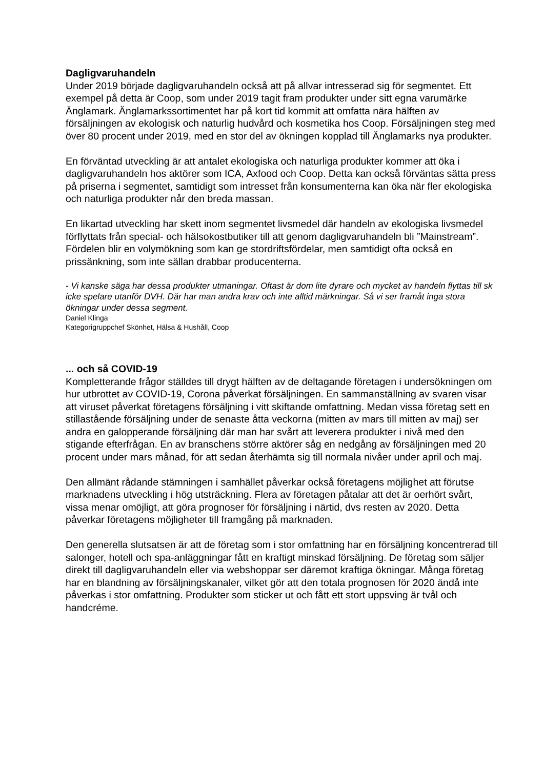Dagligvaruhandeln
Under 2019 började dagligvaruhandeln också att på allvar intresserad sig för segmentet. Ett exempel på detta är Coop, som under 2019 tagit fram produkter under sitt egna varumärke Änglamark. Änglamarkssortimentet har på kort tid kommit att omfatta nära hälften av försäljningen av ekologisk och naturlig hudvård och kosmetika hos Coop. Försäljningen steg med över 80 procent under 2019, med en stor del av ökningen kopplad till Änglamarks nya produkter.
En förväntad utveckling är att antalet ekologiska och naturliga produkter kommer att öka i dagligvaruhandeln hos aktörer som ICA, Axfood och Coop. Detta kan också förväntas sätta press på priserna i segmentet, samtidigt som intresset från konsumenterna kan öka när fler ekologiska och naturliga produkter når den breda massan.
En likartad utveckling har skett inom segmentet livsmedel där handeln av ekologiska livsmedel förflyttats från special- och hälsokostbutiker till att genom dagligvaruhandeln bli ”Mainstream”. Fördelen blir en volymökning som kan ge stordriftsfördelar, men samtidigt ofta också en prissänkning, som inte sällan drabbar producenterna.
- Vi kanske säga har dessa produkter utmaningar. Oftast är dom lite dyrare och mycket av handeln flyttas till sk icke spelare utanför DVH. Där har man andra krav och inte alltid märkningar. Så vi ser framåt inga stora ökningar under dessa segment.
Daniel Klinga
Kategorigruppchef Skönhet, Hälsa & Hushåll, Coop
... och så COVID-19
Kompletterande frågor ställdes till drygt hälften av de deltagande företagen i undersökningen om hur utbrottet av COVID-19, Corona påverkat försäljningen. En sammanställning av svaren visar att viruset påverkat företagens försäljning i vitt skiftande omfattning. Medan vissa företag sett en stillastående försäljning under de senaste åtta veckorna (mitten av mars till mitten av maj) ser andra en galopperande försäljning där man har svårt att leverera produkter i nivå med den stigande efterfrågan. En av branschens större aktörer såg en nedgång av försäljningen med 20 procent under mars månad, för att sedan återhämta sig till normala nivåer under april och maj.
Den allmänt rådande stämningen i samhället påverkar också företagens möjlighet att förutse marknadens utveckling i hög utsträckning. Flera av företagen påtalar att det är oerhört svårt, vissa menar omöjligt, att göra prognoser för försäljning i närtid, dvs resten av 2020. Detta påverkar företagens möjligheter till framgång på marknaden.
Den generella slutsatsen är att de företag som i stor omfattning har en försäljning koncentrerad till salonger, hotell och spa-anläggningar fått en kraftigt minskad försäljning. De företag som säljer direkt till dagligvaruhandeln eller via webshoppar ser däremot kraftiga ökningar. Många företag har en blandning av försäljningskanaler, vilket gör att den totala prognosen för 2020 ändå inte påverkas i stor omfattning. Produkter som sticker ut och fått ett stort uppsving är tvål och handcréme.